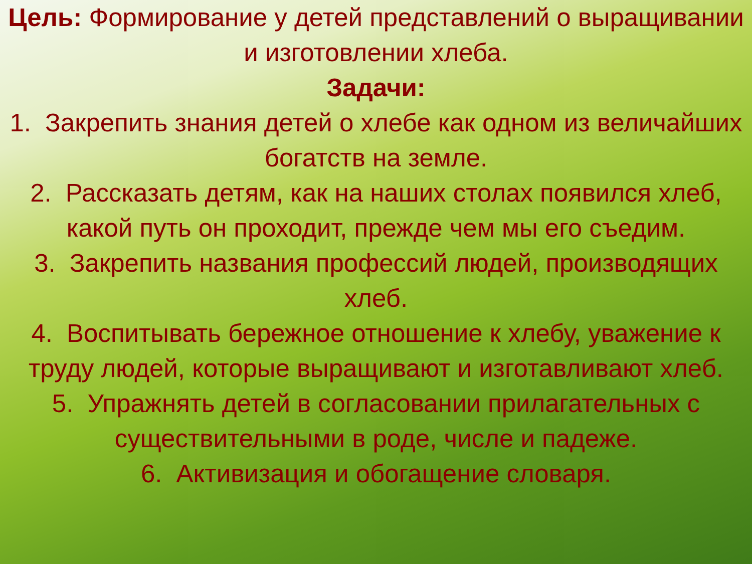Цель: Формирование у детей представлений о выращивании и изготовлении хлеба.
Задачи:
1. Закрепить знания детей о хлебе как одном из величайших богатств на земле.
2. Рассказать детям, как на наших столах появился хлеб, какой путь он проходит, прежде чем мы его съедим.
3. Закрепить названия профессий людей, производящих хлеб.
4. Воспитывать бережное отношение к хлебу, уважение к труду людей, которые выращивают и изготавливают хлеб.
5. Упражнять детей в согласовании прилагательных с существительными в роде, числе и падеже.
6. Активизация и обогащение словаря.